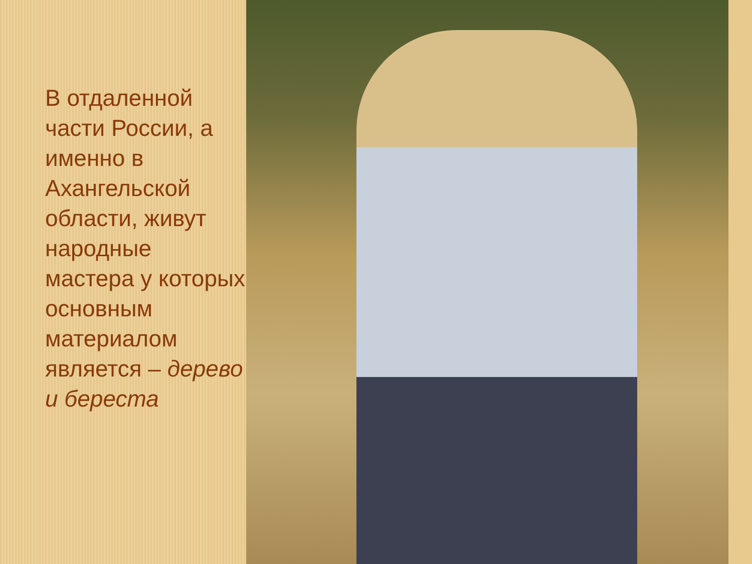В отдаленной части России, а именно в Ахангельской области, живут народные мастера у которых основным материалом является – дерево и береста